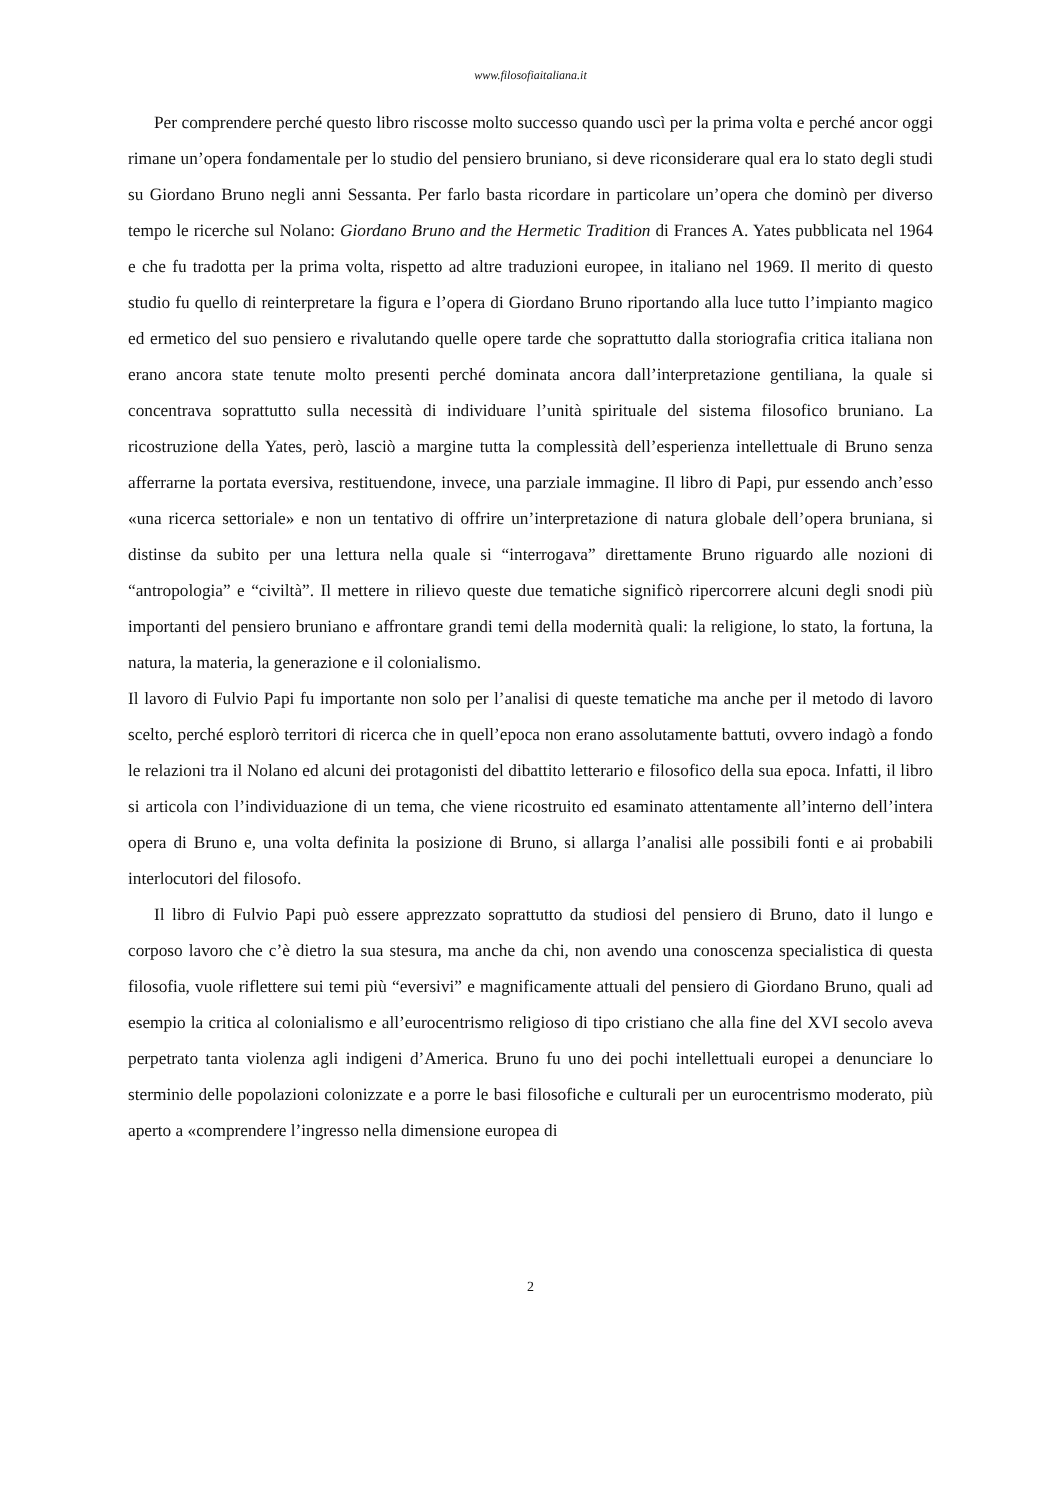www.filosofiaitaliana.it
Per comprendere perché questo libro riscosse molto successo quando uscì per la prima volta e perché ancor oggi rimane un’opera fondamentale per lo studio del pensiero bruniano, si deve riconsiderare qual era lo stato degli studi su Giordano Bruno negli anni Sessanta. Per farlo basta ricordare in particolare un’opera che dominò per diverso tempo le ricerche sul Nolano: Giordano Bruno and the Hermetic Tradition di Frances A. Yates pubblicata nel 1964 e che fu tradotta per la prima volta, rispetto ad altre traduzioni europee, in italiano nel 1969. Il merito di questo studio fu quello di reinterpretare la figura e l’opera di Giordano Bruno riportando alla luce tutto l’impianto magico ed ermetico del suo pensiero e rivalutando quelle opere tarde che soprattutto dalla storiografia critica italiana non erano ancora state tenute molto presenti perché dominata ancora dall’interpretazione gentiliana, la quale si concentrava soprattutto sulla necessità di individuare l’unità spirituale del sistema filosofico bruniano. La ricostruzione della Yates, però, lasciò a margine tutta la complessità dell’esperienza intellettuale di Bruno senza afferrarne la portata eversiva, restituendone, invece, una parziale immagine. Il libro di Papi, pur essendo anch’esso «una ricerca settoriale» e non un tentativo di offrire un’interpretazione di natura globale dell’opera bruniana, si distinse da subito per una lettura nella quale si “interrogava” direttamente Bruno riguardo alle nozioni di “antropologia” e “civiltà”. Il mettere in rilievo queste due tematiche significò ripercorrere alcuni degli snodi più importanti del pensiero bruniano e affrontare grandi temi della modernità quali: la religione, lo stato, la fortuna, la natura, la materia, la generazione e il colonialismo.
Il lavoro di Fulvio Papi fu importante non solo per l’analisi di queste tematiche ma anche per il metodo di lavoro scelto, perché esplorò territori di ricerca che in quell’epoca non erano assolutamente battuti, ovvero indagò a fondo le relazioni tra il Nolano ed alcuni dei protagonisti del dibattito letterario e filosofico della sua epoca. Infatti, il libro si articola con l’individuazione di un tema, che viene ricostruito ed esaminato attentamente all’interno dell’intera opera di Bruno e, una volta definita la posizione di Bruno, si allarga l’analisi alle possibili fonti e ai probabili interlocutori del filosofo.
Il libro di Fulvio Papi può essere apprezzato soprattutto da studiosi del pensiero di Bruno, dato il lungo e corposo lavoro che c’è dietro la sua stesura, ma anche da chi, non avendo una conoscenza specialistica di questa filosofia, vuole riflettere sui temi più “eversivi” e magnificamente attuali del pensiero di Giordano Bruno, quali ad esempio la critica al colonialismo e all’eurocentrismo religioso di tipo cristiano che alla fine del XVI secolo aveva perpetrato tanta violenza agli indigeni d’America. Bruno fu uno dei pochi intellettuali europei a denunciare lo sterminio delle popolazioni colonizzate e a porre le basi filosofiche e culturali per un eurocentrismo moderato, più aperto a «comprendere l’ingresso nella dimensione europea di
2